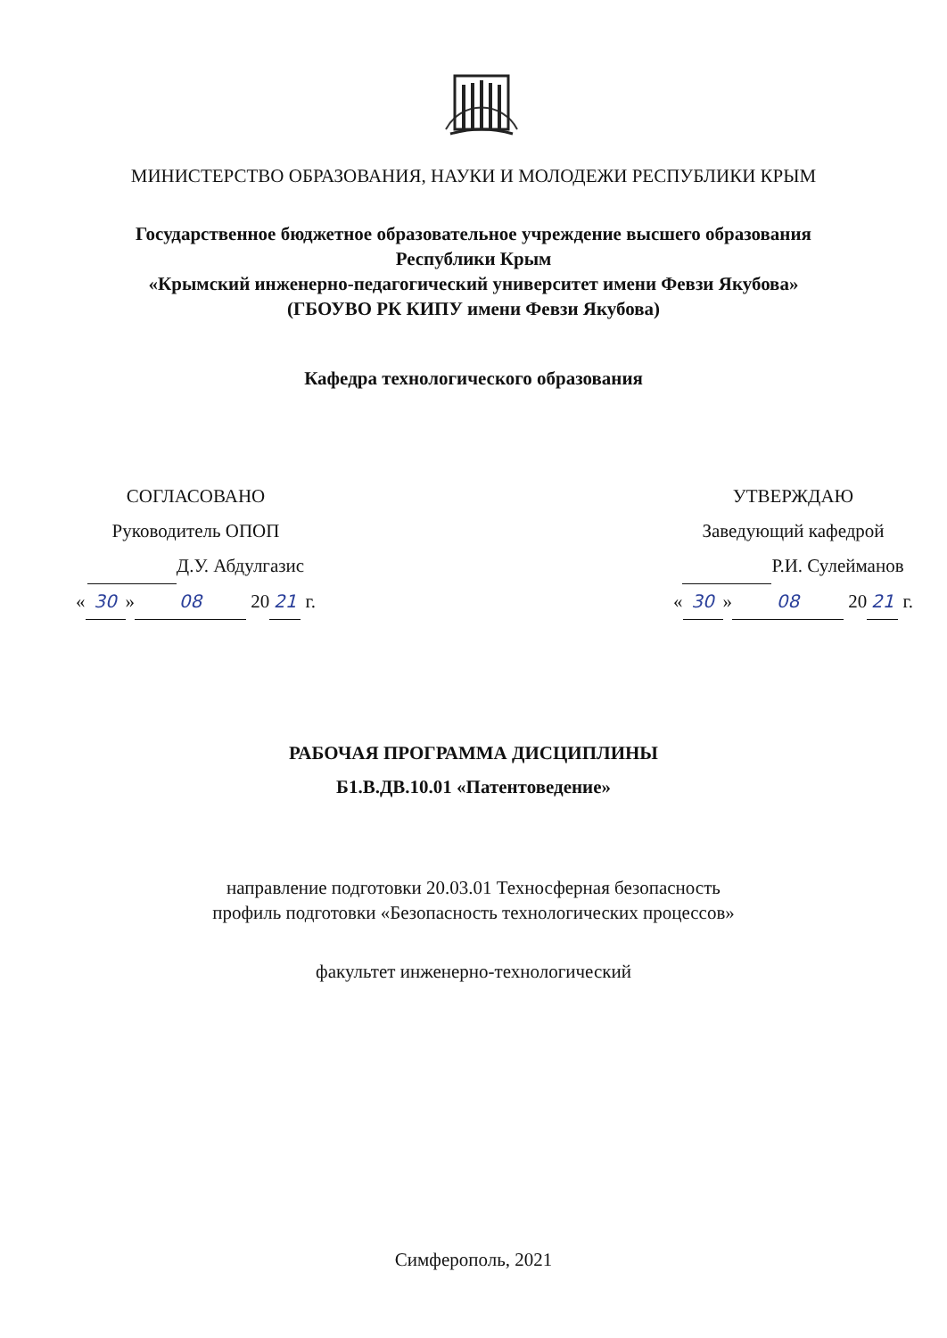МИНИСТЕРСТВО ОБРАЗОВАНИЯ, НАУКИ И МОЛОДЕЖИ РЕСПУБЛИКИ КРЫМ
Государственное бюджетное образовательное учреждение высшего образования
Республики Крым
«Крымский инженерно-педагогический университет имени Февзи Якубова»
(ГБОУВО РК КИПУ имени Февзи Якубова)
Кафедра технологического образования
СОГЛАСОВАНО
Руководитель ОПОП
Д.У. Абдулгазис
« 30 » 08 20 21 г.
УТВЕРЖДАЮ
Заведующий кафедрой
Р.И. Сулейманов
« 30 » 08 20 21 г.
РАБОЧАЯ ПРОГРАММА ДИСЦИПЛИНЫ
Б1.В.ДВ.10.01 «Патентоведение»
направление подготовки 20.03.01 Техносферная безопасность
профиль подготовки «Безопасность технологических процессов»
факультет инженерно-технологический
Симферополь, 2021